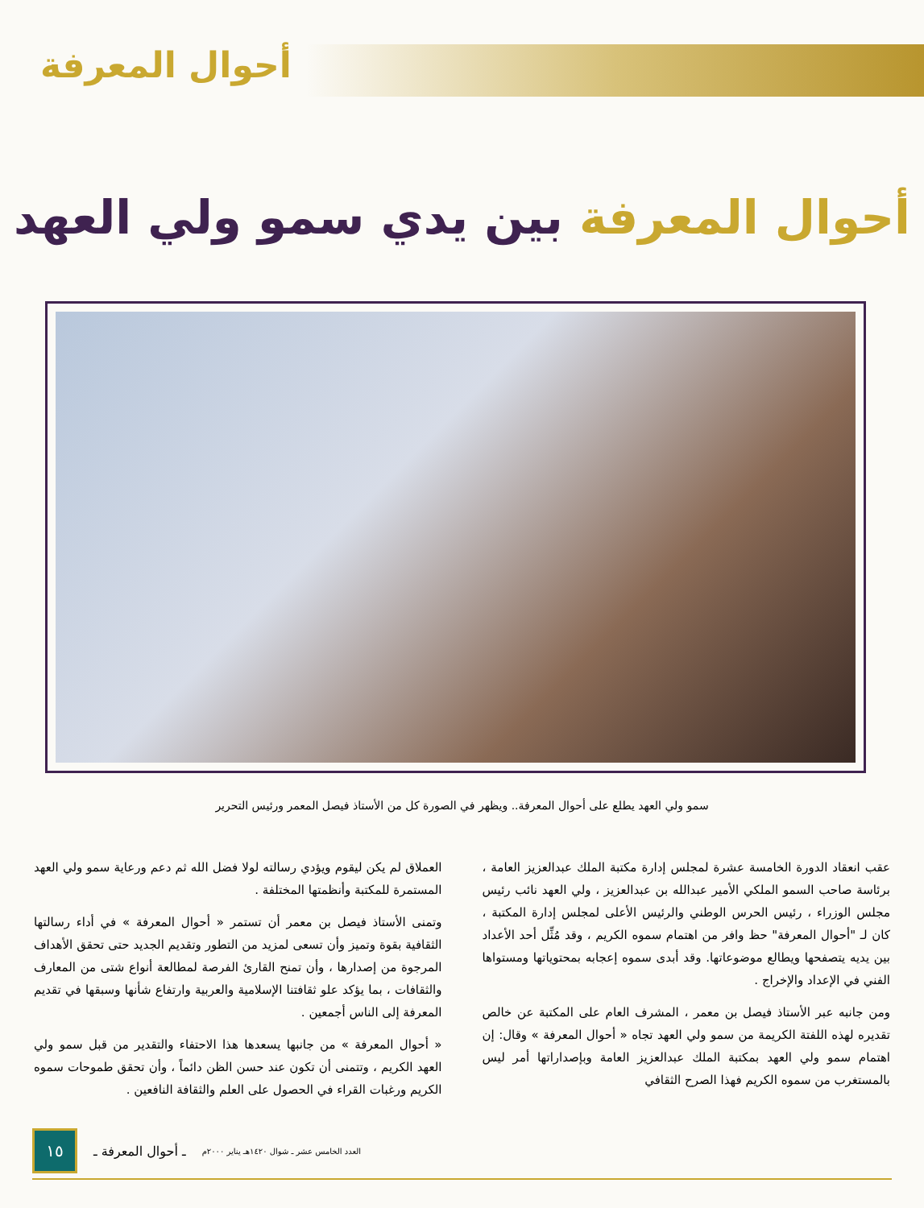أحوال المعرفة
أحوال المعرفة بين يدي سمو ولي العهد
سمو ولي العهد يطلع على أحوال المعرفة.. ويظهر في الصورة كل من الأستاذ فيصل المعمر ورئيس التحرير
عقب انعقاد الدورة الخامسة عشرة لمجلس إدارة مكتبة الملك عبدالعزيز العامة ، برئاسة صاحب السمو الملكي الأمير عبدالله بن عبدالعزيز ، ولي العهد نائب رئيس مجلس الوزراء ، رئيس الحرس الوطني والرئيس الأعلى لمجلس إدارة المكتبة ، كان لـ "أحوال المعرفة" حظ وافر من اهتمام سموه الكريم ، وقد مُثِّل أحد الأعداد بين يديه يتصفحها ويطالع موضوعاتها. وقد أبدى سموه إعجابه بمحتوياتها ومستواها الفني في الإعداد والإخراج .
ومن جانبه عبر الأستاذ فيصل بن معمر ، المشرف العام على المكتبة عن خالص تقديره لهذه اللفتة الكريمة من سمو ولي العهد تجاه « أحوال المعرفة » وقال: إن اهتمام سمو ولي العهد بمكتبة الملك عبدالعزيز العامة وبإصداراتها أمر ليس بالمستغرب من سموه الكريم فهذا الصرح الثقافي
العملاق لم يكن ليقوم ويؤدي رسالته لولا فضل الله ثم دعم ورعاية سمو ولي العهد المستمرة للمكتبة وأنظمتها المختلفة .
وتمنى الأستاذ فيصل بن معمر أن تستمر « أحوال المعرفة » في أداء رسالتها الثقافية بقوة وتميز وأن تسعى لمزيد من التطور وتقديم الجديد حتى تحقق الأهداف المرجوة من إصدارها ، وأن تمنح القارئ الفرصة لمطالعة أنواع شتى من المعارف والثقافات ، بما يؤكد علو ثقافتنا الإسلامية والعربية وارتفاع شأنها وسبقها في تقديم المعرفة إلى الناس أجمعين .
« أحوال المعرفة » من جانبها يسعدها هذا الاحتفاء والتقدير من قبل سمو ولي العهد الكريم ، وتتمنى أن تكون عند حسن الظن دائماً ، وأن تحقق طموحات سموه الكريم ورغبات القراء في الحصول على العلم والثقافة النافعين .
١٥
ـ أحوال المعرفة ـ العدد الخامس عشر ـ شوال ١٤٢٠هـ يناير ٢٠٠٠م